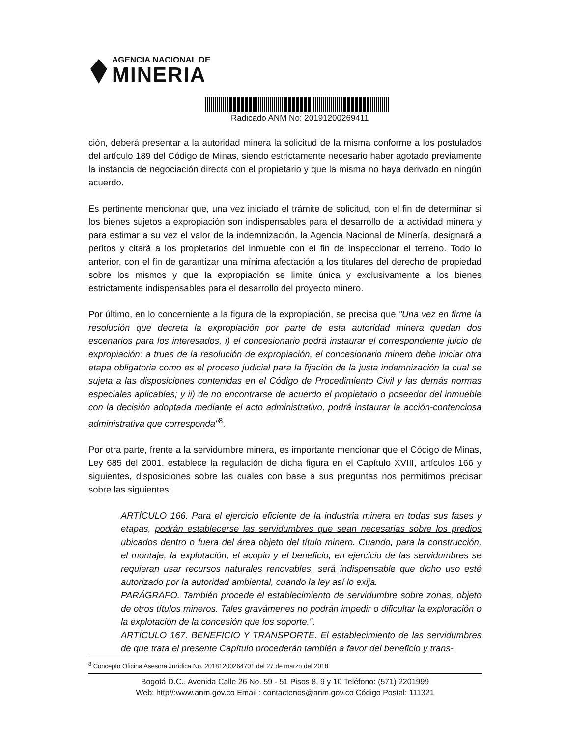AGENCIA NACIONAL DE
MINERIA
Radicado ANM No: 20191200269411
ción, deberá presentar a la autoridad minera la solicitud de la misma conforme a los postulados del artículo 189 del Código de Minas, siendo estrictamente necesario haber agotado previamente la instancia de negociación directa con el propietario y que la misma no haya derivado en ningún acuerdo.
Es pertinente mencionar que, una vez iniciado el trámite de solicitud, con el fin de determinar si los bienes sujetos a expropiación son indispensables para el desarrollo de la actividad minera y para estimar a su vez el valor de la indemnización, la Agencia Nacional de Minería, designará a peritos y citará a los propietarios del inmueble con el fin de inspeccionar el terreno. Todo lo anterior, con el fin de garantizar una mínima afectación a los titulares del derecho de propiedad sobre los mismos y que la expropiación se limite única y exclusivamente a los bienes estrictamente indispensables para el desarrollo del proyecto minero.
Por último, en lo concerniente a la figura de la expropiación, se precisa que "Una vez en firme la resolución que decreta la expropiación por parte de esta autoridad minera quedan dos escenarios para los interesados, i) el concesionario podrá instaurar el correspondiente juicio de expropiación: a trues de la resolución de expropiación, el concesionario minero debe iniciar otra etapa obligatoria como es el proceso judicial para la fijación de la justa indemnización la cual se sujeta a las disposiciones contenidas en el Código de Procedimiento Civil y las demás normas especiales aplicables; y ii) de no encontrarse de acuerdo el propietario o poseedor del inmueble con la decisión adoptada mediante el acto administrativo, podrá instaurar la acción-contenciosa administrativa que corresponda"<sup>8</sup>.
Por otra parte, frente a la servidumbre minera, es importante mencionar que el Código de Minas, Ley 685 del 2001, establece la regulación de dicha figura en el Capítulo XVIII, artículos 166 y siguientes, disposiciones sobre las cuales con base a sus preguntas nos permitimos precisar sobre las siguientes:
ARTÍCULO 166. Para el ejercicio eficiente de la industria minera en todas sus fases y etapas, podrán establecerse las servidumbres que sean necesarias sobre los predios ubicados dentro o fuera del área objeto del título minero. Cuando, para la construcción, el montaje, la explotación, el acopio y el beneficio, en ejercicio de las servidumbres se requieran usar recursos naturales renovables, será indispensable que dicho uso esté autorizado por la autoridad ambiental, cuando la ley así lo exija.
PARÁGRAFO. También procede el establecimiento de servidumbre sobre zonas, objeto de otros títulos mineros. Tales gravámenes no podrán impedir o dificultar la exploración o la explotación de la concesión que los soporte.".
ARTÍCULO 167. BENEFICIO Y TRANSPORTE. El establecimiento de las servidumbres de que trata el presente Capítulo procederán también a favor del beneficio y trans-
<sup>8</sup> Concepto Oficina Asesora Jurídica No. 20181200264701 del 27 de marzo del 2018.
Bogotá D.C., Avenida Calle 26 No. 59 - 51 Pisos 8, 9 y 10 Teléfono: (571) 2201999
Web: http//:www.anm.gov.co Email : contactenos@anm.gov.co Código Postal: 111321